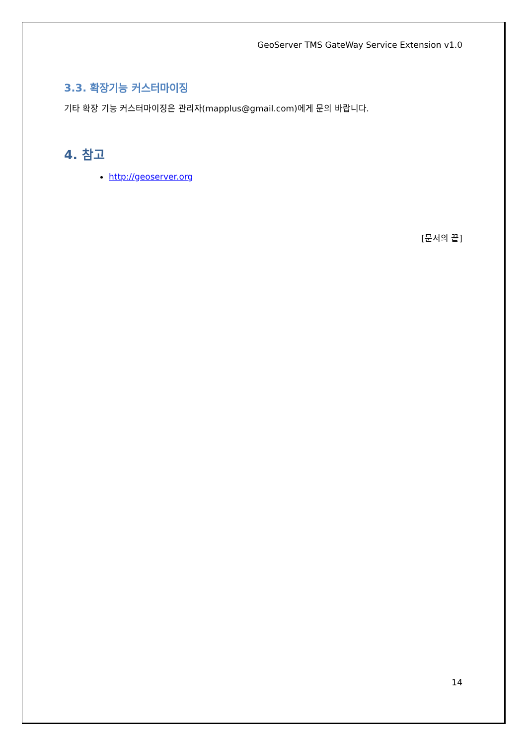GeoServer TMS GateWay Service Extension v1.0
3.3. 확장기능 커스터마이징
기타 확장 기능 커스터마이징은 관리자(mapplus@gmail.com)에게 문의 바랍니다.
4. 참고
http://geoserver.org
[문서의 끝]
14